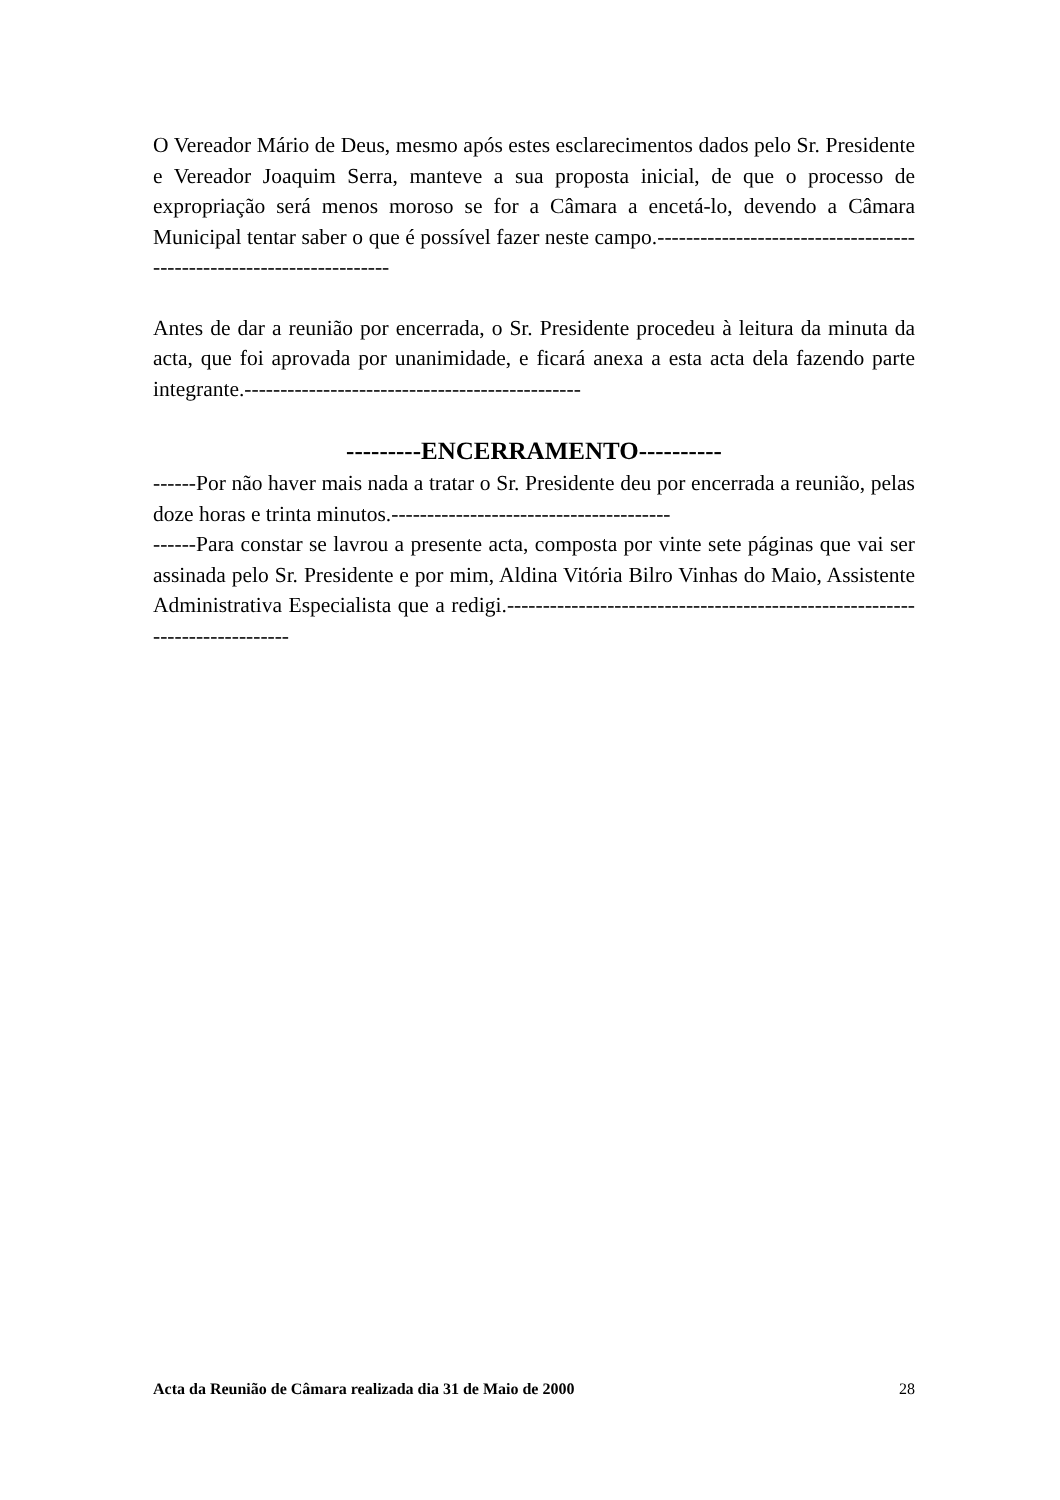O Vereador Mário de Deus, mesmo após estes esclarecimentos dados pelo Sr. Presidente e Vereador Joaquim Serra, manteve a sua proposta inicial, de que o processo de expropriação será menos moroso se for a Câmara a encetá-lo, devendo a Câmara Municipal tentar saber o que é possível fazer neste campo.---------------------------------------------------------------------
Antes de dar a reunião por encerrada, o Sr. Presidente procedeu à leitura da minuta da acta, que foi aprovada por unanimidade, e ficará anexa a esta acta dela fazendo parte integrante.-----------------------------------------------
---------ENCERRAMENTO----------
------Por não haver mais nada a tratar o Sr. Presidente deu por encerrada a reunião, pelas doze horas e trinta minutos.---------------------------------------
------Para constar se lavrou a presente acta, composta por vinte sete páginas que vai ser assinada pelo Sr. Presidente e por mim, Aldina Vitória Bilro Vinhas do Maio, Assistente Administrativa Especialista que a redigi.----------------------------------------------------------------------------
Acta da Reunião de Câmara realizada dia 31 de Maio de 2000 28